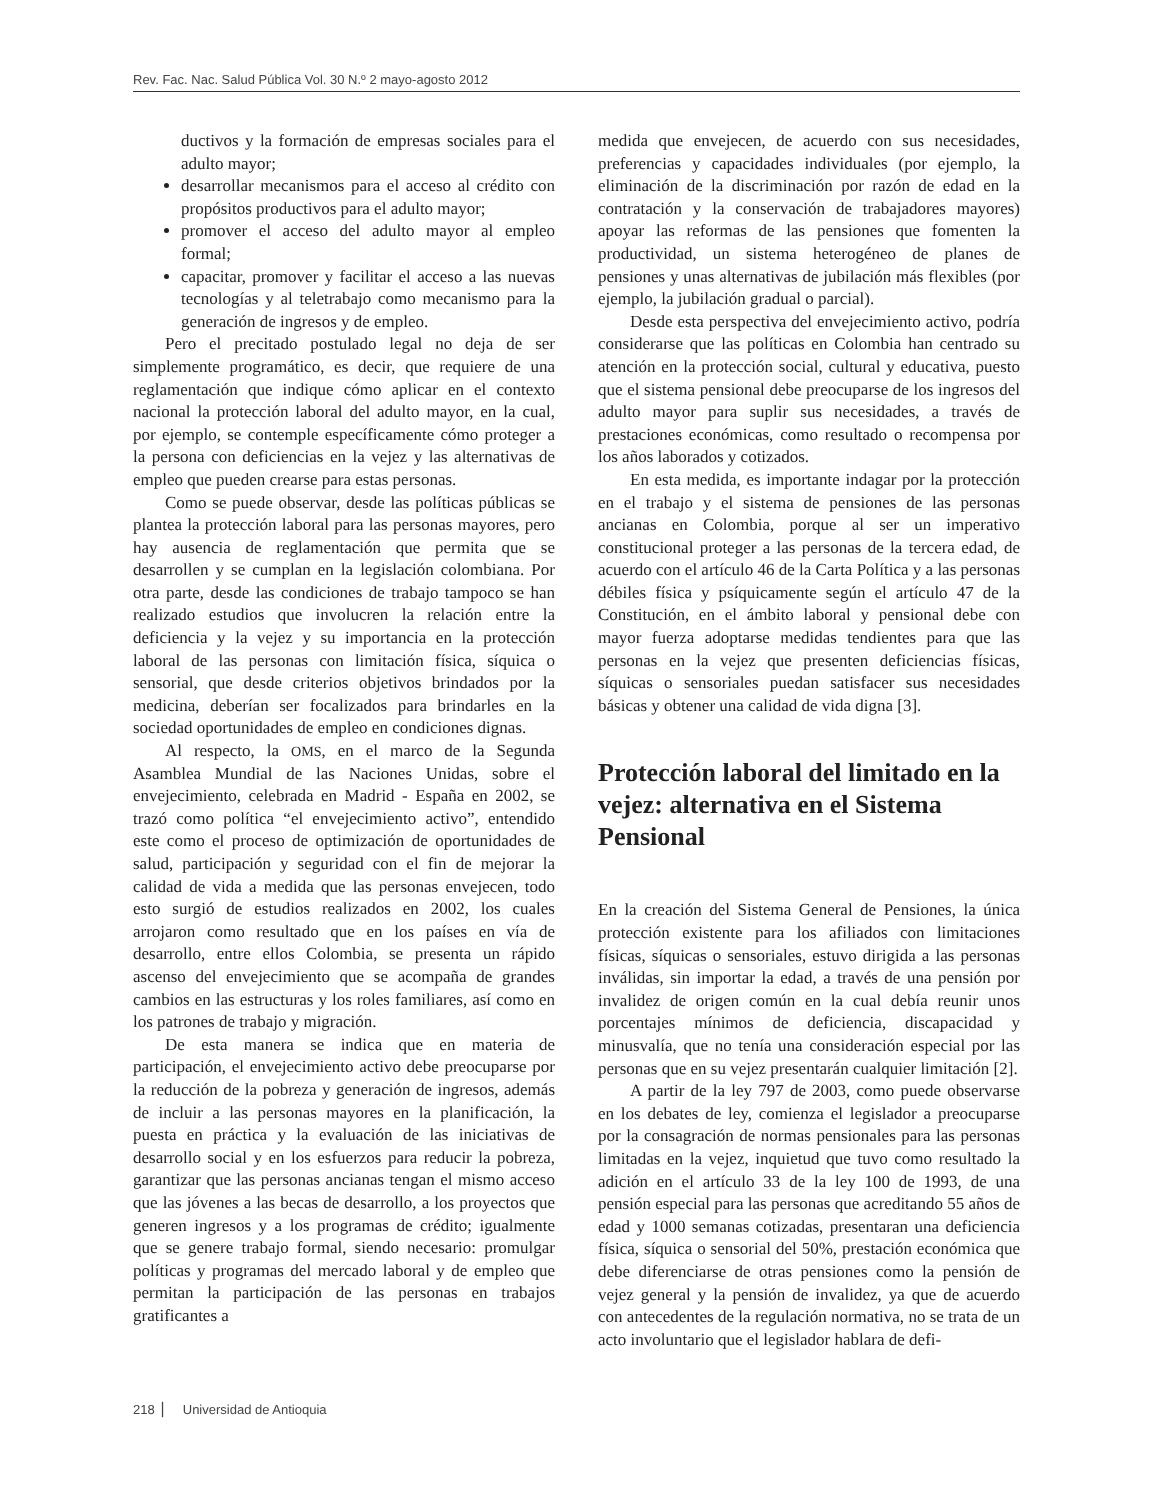Rev. Fac. Nac. Salud Pública Vol. 30 N.º 2 mayo-agosto 2012
ductivos y la formación de empresas sociales para el adulto mayor;
desarrollar mecanismos para el acceso al crédito con propósitos productivos para el adulto mayor;
promover el acceso del adulto mayor al empleo formal;
capacitar, promover y facilitar el acceso a las nuevas tecnologías y al teletrabajo como mecanismo para la generación de ingresos y de empleo.
Pero el precitado postulado legal no deja de ser simplemente programático, es decir, que requiere de una reglamentación que indique cómo aplicar en el contexto nacional la protección laboral del adulto mayor, en la cual, por ejemplo, se contemple específicamente cómo proteger a la persona con deficiencias en la vejez y las alternativas de empleo que pueden crearse para estas personas.
Como se puede observar, desde las políticas públicas se plantea la protección laboral para las personas mayores, pero hay ausencia de reglamentación que permita que se desarrollen y se cumplan en la legislación colombiana. Por otra parte, desde las condiciones de trabajo tampoco se han realizado estudios que involucren la relación entre la deficiencia y la vejez y su importancia en la protección laboral de las personas con limitación física, síquica o sensorial, que desde criterios objetivos brindados por la medicina, deberían ser focalizados para brindarles en la sociedad oportunidades de empleo en condiciones dignas.
Al respecto, la OMS, en el marco de la Segunda Asamblea Mundial de las Naciones Unidas, sobre el envejecimiento, celebrada en Madrid - España en 2002, se trazó como política “el envejecimiento activo”, entendido este como el proceso de optimización de oportunidades de salud, participación y seguridad con el fin de mejorar la calidad de vida a medida que las personas envejecen, todo esto surgió de estudios realizados en 2002, los cuales arrojaron como resultado que en los países en vía de desarrollo, entre ellos Colombia, se presenta un rápido ascenso del envejecimiento que se acompaña de grandes cambios en las estructuras y los roles familiares, así como en los patrones de trabajo y migración.
De esta manera se indica que en materia de participación, el envejecimiento activo debe preocuparse por la reducción de la pobreza y generación de ingresos, además de incluir a las personas mayores en la planificación, la puesta en práctica y la evaluación de las iniciativas de desarrollo social y en los esfuerzos para reducir la pobreza, garantizar que las personas ancianas tengan el mismo acceso que las jóvenes a las becas de desarrollo, a los proyectos que generen ingresos y a los programas de crédito; igualmente que se genere trabajo formal, siendo necesario: promulgar políticas y programas del mercado laboral y de empleo que permitan la participación de las personas en trabajos gratificantes a
medida que envejecen, de acuerdo con sus necesidades, preferencias y capacidades individuales (por ejemplo, la eliminación de la discriminación por razón de edad en la contratación y la conservación de trabajadores mayores) apoyar las reformas de las pensiones que fomenten la productividad, un sistema heterogéneo de planes de pensiones y unas alternativas de jubilación más flexibles (por ejemplo, la jubilación gradual o parcial).
Desde esta perspectiva del envejecimiento activo, podría considerarse que las políticas en Colombia han centrado su atención en la protección social, cultural y educativa, puesto que el sistema pensional debe preocuparse de los ingresos del adulto mayor para suplir sus necesidades, a través de prestaciones económicas, como resultado o recompensa por los años laborados y cotizados.
En esta medida, es importante indagar por la protección en el trabajo y el sistema de pensiones de las personas ancianas en Colombia, porque al ser un imperativo constitucional proteger a las personas de la tercera edad, de acuerdo con el artículo 46 de la Carta Política y a las personas débiles física y psíquicamente según el artículo 47 de la Constitución, en el ámbito laboral y pensional debe con mayor fuerza adoptarse medidas tendientes para que las personas en la vejez que presenten deficiencias físicas, síquicas o sensoriales puedan satisfacer sus necesidades básicas y obtener una calidad de vida digna [3].
Protección laboral del limitado en la vejez: alternativa en el Sistema Pensional
En la creación del Sistema General de Pensiones, la única protección existente para los afiliados con limitaciones físicas, síquicas o sensoriales, estuvo dirigida a las personas inválidas, sin importar la edad, a través de una pensión por invalidez de origen común en la cual debía reunir unos porcentajes mínimos de deficiencia, discapacidad y minusvalía, que no tenía una consideración especial por las personas que en su vejez presentarán cualquier limitación [2].
A partir de la ley 797 de 2003, como puede observarse en los debates de ley, comienza el legislador a preocuparse por la consagración de normas pensionales para las personas limitadas en la vejez, inquietud que tuvo como resultado la adición en el artículo 33 de la ley 100 de 1993, de una pensión especial para las personas que acreditando 55 años de edad y 1000 semanas cotizadas, presentaran una deficiencia física, síquica o sensorial del 50%, prestación económica que debe diferenciarse de otras pensiones como la pensión de vejez general y la pensión de invalidez, ya que de acuerdo con antecedentes de la regulación normativa, no se trata de un acto involuntario que el legislador hablara de defi-
218 ▏ Universidad de Antioquia